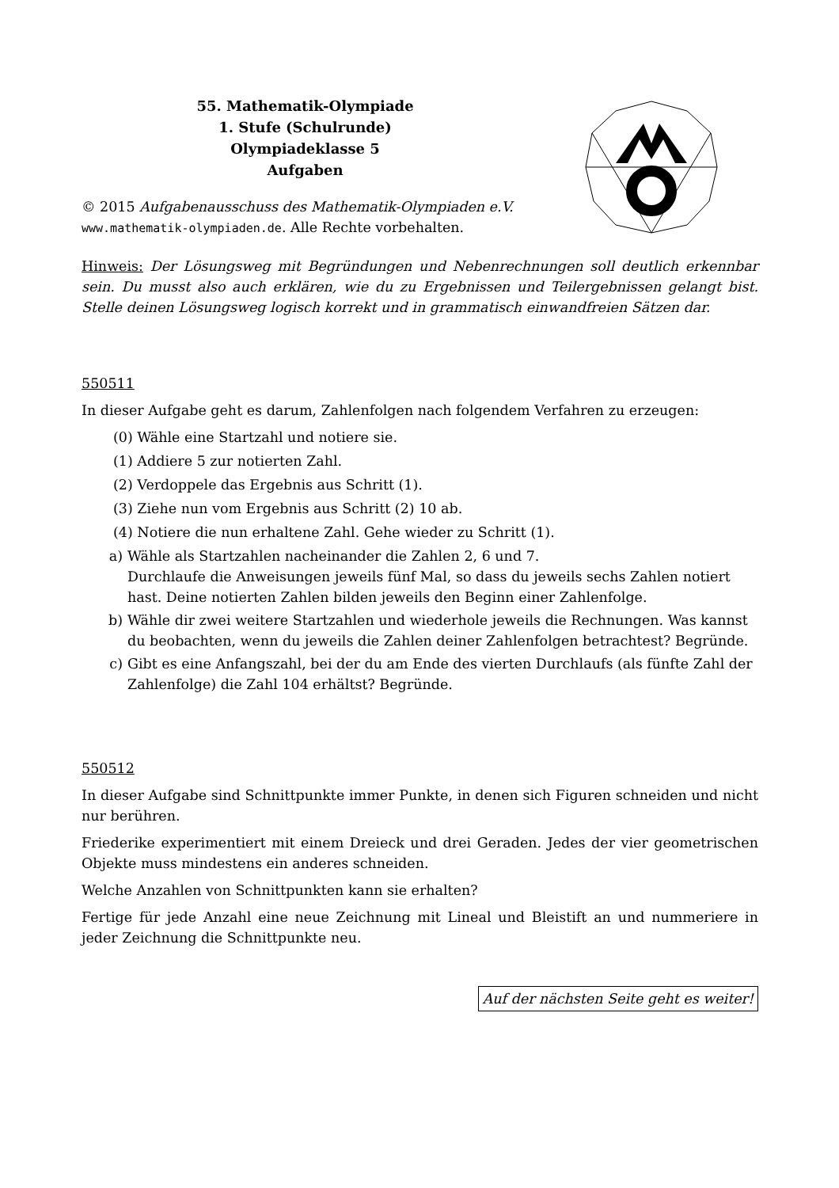55. Mathematik-Olympiade
1. Stufe (Schulrunde)
Olympiadeklasse 5
Aufgaben
© 2015 Aufgabenausschuss des Mathematik-Olympiaden e.V.
www.mathematik-olympiaden.de. Alle Rechte vorbehalten.
Hinweis: Der Lösungsweg mit Begründungen und Nebenrechnungen soll deutlich erkennbar sein. Du musst also auch erklären, wie du zu Ergebnissen und Teilergebnissen gelangt bist. Stelle deinen Lösungsweg logisch korrekt und in grammatisch einwandfreien Sätzen dar.
550511
In dieser Aufgabe geht es darum, Zahlenfolgen nach folgendem Verfahren zu erzeugen:
(0) Wähle eine Startzahl und notiere sie.
(1) Addiere 5 zur notierten Zahl.
(2) Verdoppele das Ergebnis aus Schritt (1).
(3) Ziehe nun vom Ergebnis aus Schritt (2) 10 ab.
(4) Notiere die nun erhaltene Zahl. Gehe wieder zu Schritt (1).
a) Wähle als Startzahlen nacheinander die Zahlen 2, 6 und 7.
Durchlaufe die Anweisungen jeweils fünf Mal, so dass du jeweils sechs Zahlen notiert hast. Deine notierten Zahlen bilden jeweils den Beginn einer Zahlenfolge.
b) Wähle dir zwei weitere Startzahlen und wiederhole jeweils die Rechnungen. Was kannst du beobachten, wenn du jeweils die Zahlen deiner Zahlenfolgen betrachtest? Begründe.
c) Gibt es eine Anfangszahl, bei der du am Ende des vierten Durchlaufs (als fünfte Zahl der Zahlenfolge) die Zahl 104 erhältst? Begründe.
550512
In dieser Aufgabe sind Schnittpunkte immer Punkte, in denen sich Figuren schneiden und nicht nur berühren.
Friederike experimentiert mit einem Dreieck und drei Geraden. Jedes der vier geometrischen Objekte muss mindestens ein anderes schneiden.
Welche Anzahlen von Schnittpunkten kann sie erhalten?
Fertige für jede Anzahl eine neue Zeichnung mit Lineal und Bleistift an und nummeriere in jeder Zeichnung die Schnittpunkte neu.
Auf der nächsten Seite geht es weiter!